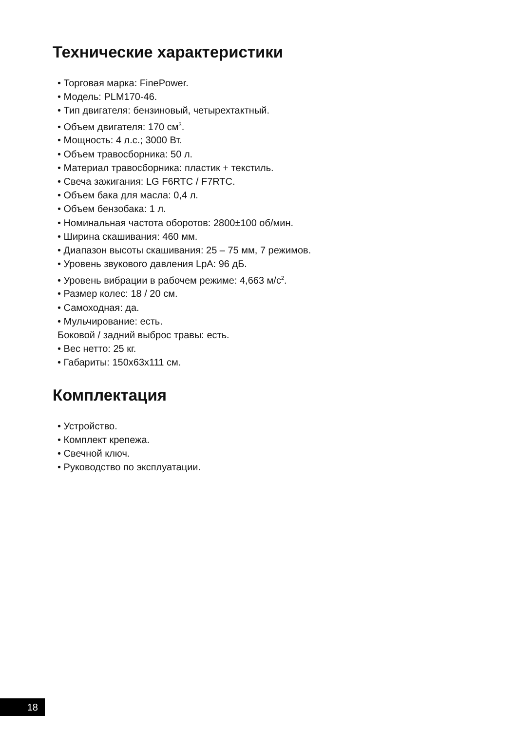Технические характеристики
• Торговая марка: FinePower.
• Модель: PLM170-46.
• Тип двигателя: бензиновый, четырехтактный.
• Объем двигателя: 170 см<sup>3</sup>.
• Мощность: 4 л.с.; 3000 Вт.
• Объем травосборника: 50 л.
• Материал травосборника: пластик + текстиль.
• Свеча зажигания: LG F6RTC / F7RTC.
• Объем бака для масла: 0,4 л.
• Объем бензобака: 1 л.
• Номинальная частота оборотов: 2800±100 об/мин.
• Ширина скашивания: 460 мм.
• Диапазон высоты скашивания: 25 – 75 мм, 7 режимов.
• Уровень звукового давления LpA: 96 дБ.
• Уровень вибрации в рабочем режиме: 4,663 м/с<sup>2</sup>.
• Размер колес: 18 / 20 см.
• Самоходная: да.
• Мульчирование: есть.
Боковой / задний выброс травы: есть.
• Вес нетто: 25 кг.
• Габариты: 150x63x111 см.
Комплектация
• Устройство.
• Комплект крепежа.
• Свечной ключ.
• Руководство по эксплуатации.
18